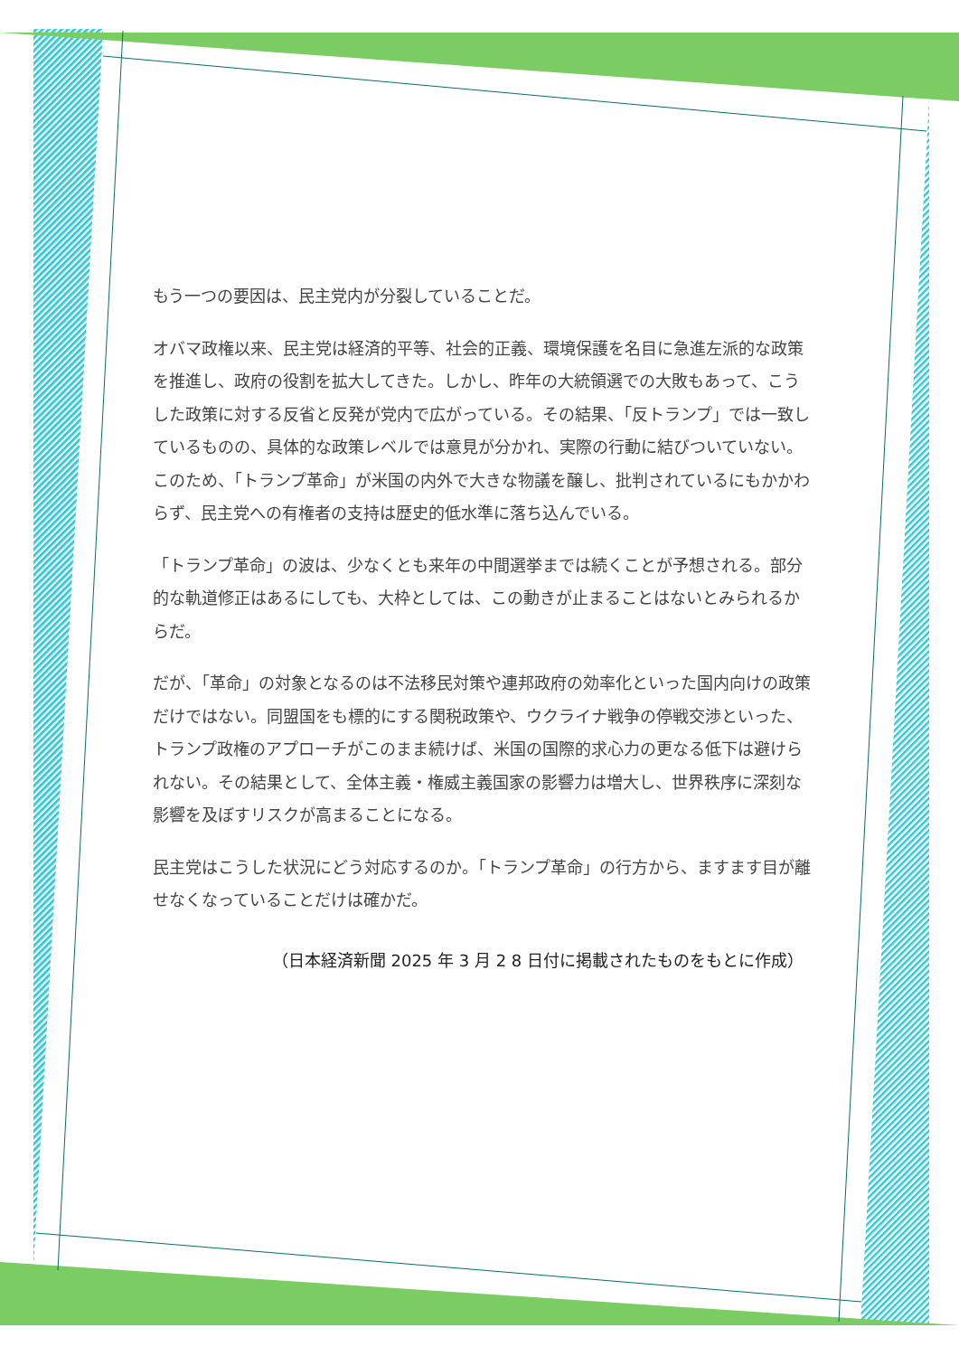もう一つの要因は、民主党内が分裂していることだ。
オバマ政権以来、民主党は経済的平等、社会的正義、環境保護を名目に急進左派的な政策を推進し、政府の役割を拡大してきた。しかし、昨年の大統領選での大敗もあって、こうした政策に対する反省と反発が党内で広がっている。その結果、「反トランプ」では一致しているものの、具体的な政策レベルでは意見が分かれ、実際の行動に結びついていない。このため、「トランプ革命」が米国の内外で大きな物議を醸し、批判されているにもかかわらず、民主党への有権者の支持は歴史的低水準に落ち込んでいる。
「トランプ革命」の波は、少なくとも来年の中間選挙までは続くことが予想される。部分的な軌道修正はあるにしても、大枠としては、この動きが止まることはないとみられるからだ。
だが、「革命」の対象となるのは不法移民対策や連邦政府の効率化といった国内向けの政策だけではない。同盟国をも標的にする関税政策や、ウクライナ戦争の停戦交渉といった、トランプ政権のアプローチがこのまま続けば、米国の国際的求心力の更なる低下は避けられない。その結果として、全体主義・権威主義国家の影響力は増大し、世界秩序に深刻な影響を及ぼすリスクが高まることになる。
民主党はこうした状況にどう対応するのか。「トランプ革命」の行方から、ますます目が離せなくなっていることだけは確かだ。
（日本経済新聞 2025 年 3 月 2 8 日付に掲載されたものをもとに作成）